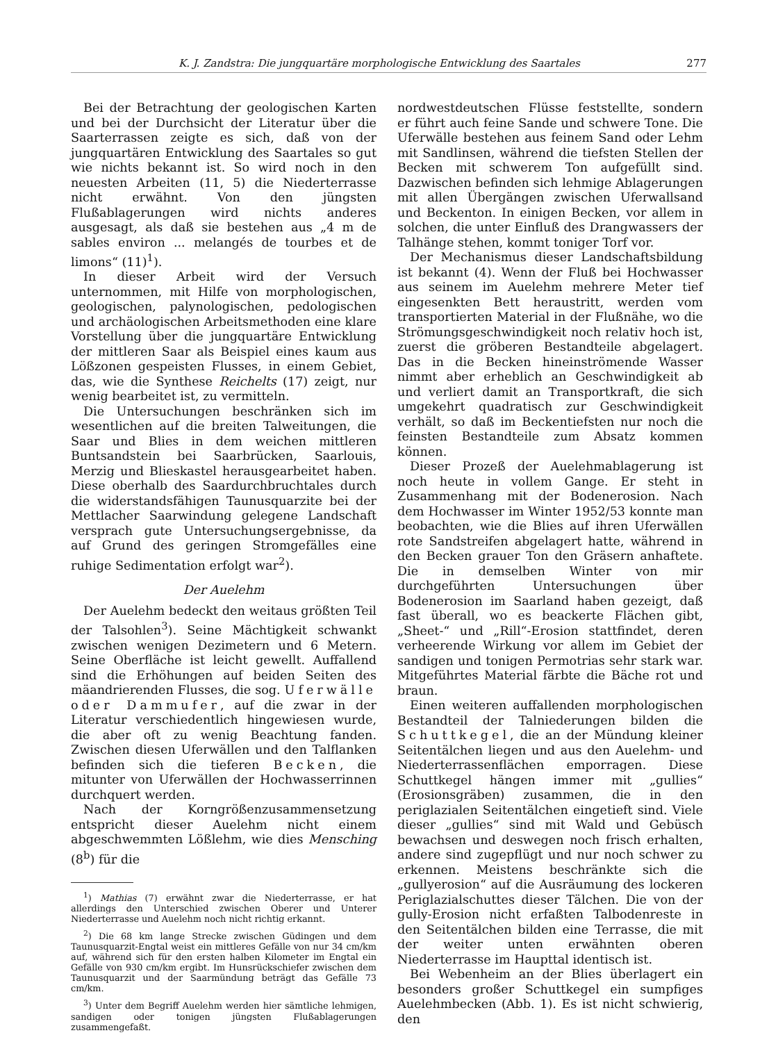K. J. Zandstra: Die jungquartäre morphologische Entwicklung des Saartales 277
Bei der Betrachtung der geologischen Karten und bei der Durchsicht der Literatur über die Saarterrassen zeigte es sich, daß von der jungquartären Entwicklung des Saartales so gut wie nichts bekannt ist. So wird noch in den neuesten Arbeiten (11, 5) die Niederterrasse nicht erwähnt. Von den jüngsten Flußablagerungen wird nichts anderes ausgesagt, als daß sie bestehen aus „4 m de sables environ ... melangés de tourbes et de limons“ (11)<sup>1</sup>).
In dieser Arbeit wird der Versuch unternommen, mit Hilfe von morphologischen, geologischen, palynologischen, pedologischen und archäologischen Arbeitsmethoden eine klare Vorstellung über die jungquartäre Entwicklung der mittleren Saar als Beispiel eines kaum aus Lößzonen gespeisten Flusses, in einem Gebiet, das, wie die Synthese Reichelts (17) zeigt, nur wenig bearbeitet ist, zu vermitteln.
Die Untersuchungen beschränken sich im wesentlichen auf die breiten Talweitungen, die Saar und Blies in dem weichen mittleren Buntsandstein bei Saarbrücken, Saarlouis, Merzig und Blieskastel herausgearbeitet haben. Diese oberhalb des Saardurchbruchtales durch die widerstandsfähigen Taunusquarzite bei der Mettlacher Saarwindung gelegene Landschaft versprach gute Untersuchungsergebnisse, da auf Grund des geringen Stromgefälles eine ruhige Sedimentation erfolgt war<sup>2</sup>).
Der Auelehm
Der Auelehm bedeckt den weitaus größten Teil der Talsohlen<sup>3</sup>). Seine Mächtigkeit schwankt zwischen wenigen Dezimetern und 6 Metern. Seine Oberfläche ist leicht gewellt. Auffallend sind die Erhöhungen auf beiden Seiten des mäandrierenden Flusses, die sog. Uferwälle oder Dammufer, auf die zwar in der Literatur verschiedentlich hingewiesen wurde, die aber oft zu wenig Beachtung fanden. Zwischen diesen Uferwällen und den Talflanken befinden sich die tieferen Becken, die mitunter von Uferwällen der Hochwasserrinnen durchquert werden.
Nach der Korngrößenzusammensetzung entspricht dieser Auelehm nicht einem abgeschwemmten Lößlehm, wie dies Mensching (8<sup>b</sup>) für die
<sup>1</sup>) Mathias (7) erwähnt zwar die Niederterrasse, er hat allerdings den Unterschied zwischen Oberer und Unterer Niederterrasse und Auelehm noch nicht richtig erkannt.
<sup>2</sup>) Die 68 km lange Strecke zwischen Güdingen und dem Taunusquarzit-Engtal weist ein mittleres Gefälle von nur 34 cm/km auf, während sich für den ersten halben Kilometer im Engtal ein Gefälle von 930 cm/km ergibt. Im Hunsrückschiefer zwischen dem Taunusquarzit und der Saarmündung beträgt das Gefälle 73 cm/km.
<sup>3</sup>) Unter dem Begriff Auelehm werden hier sämtliche lehmigen, sandigen oder tonigen jüngsten Flußablagerungen zusammengefaßt.
nordwestdeutschen Flüsse feststellte, sondern er führt auch feine Sande und schwere Tone. Die Uferwälle bestehen aus feinem Sand oder Lehm mit Sandlinsen, während die tiefsten Stellen der Becken mit schwerem Ton aufgefüllt sind. Dazwischen befinden sich lehmige Ablagerungen mit allen Übergängen zwischen Uferwallsand und Beckenton. In einigen Becken, vor allem in solchen, die unter Einfluß des Drangwassers der Talhänge stehen, kommt toniger Torf vor.
Der Mechanismus dieser Landschaftsbildung ist bekannt (4). Wenn der Fluß bei Hochwasser aus seinem im Auelehm mehrere Meter tief eingesenkten Bett heraustritt, werden vom transportierten Material in der Flußnähe, wo die Strömungsgeschwindigkeit noch relativ hoch ist, zuerst die gröberen Bestandteile abgelagert. Das in die Becken hineinströmende Wasser nimmt aber erheblich an Geschwindigkeit ab und verliert damit an Transportkraft, die sich umgekehrt quadratisch zur Geschwindigkeit verhält, so daß im Beckentiefsten nur noch die feinsten Bestandteile zum Absatz kommen können.
Dieser Prozeß der Auelehmablagerung ist noch heute in vollem Gange. Er steht in Zusammenhang mit der Bodenerosion. Nach dem Hochwasser im Winter 1952/53 konnte man beobachten, wie die Blies auf ihren Uferwällen rote Sandstreifen abgelagert hatte, während in den Becken grauer Ton den Gräsern anhaftete. Die in demselben Winter von mir durchgeführten Untersuchungen über Bodenerosion im Saarland haben gezeigt, daß fast überall, wo es beackerte Flächen gibt, „Sheet-“ und „Rill“-Erosion stattfindet, deren verheerende Wirkung vor allem im Gebiet der sandigen und tonigen Permotrias sehr stark war. Mitgeführtes Material färbte die Bäche rot und braun.
Einen weiteren auffallenden morphologischen Bestandteil der Talniederungen bilden die Schuttkegel, die an der Mündung kleiner Seitentälchen liegen und aus den Auelehm- und Niederterrassenflächen emporragen. Diese Schuttkegel hängen immer mit „gullies“ (Erosionsgräben) zusammen, die in den periglazialen Seitentälchen eingetieft sind. Viele dieser „gullies“ sind mit Wald und Gebüsch bewachsen und deswegen noch frisch erhalten, andere sind zugepflügt und nur noch schwer zu erkennen. Meistens beschränkte sich die „gullyerosion“ auf die Ausräumung des lockeren Periglazialschuttes dieser Tälchen. Die von der gully-Erosion nicht erfaßten Talbodenreste in den Seitentälchen bilden eine Terrasse, die mit der weiter unten erwähnten oberen Niederterrasse im Haupttal identisch ist.
Bei Webenheim an der Blies überlagert ein besonders großer Schuttkegel ein sumpfiges Auelehmbecken (Abb. 1). Es ist nicht schwierig, den